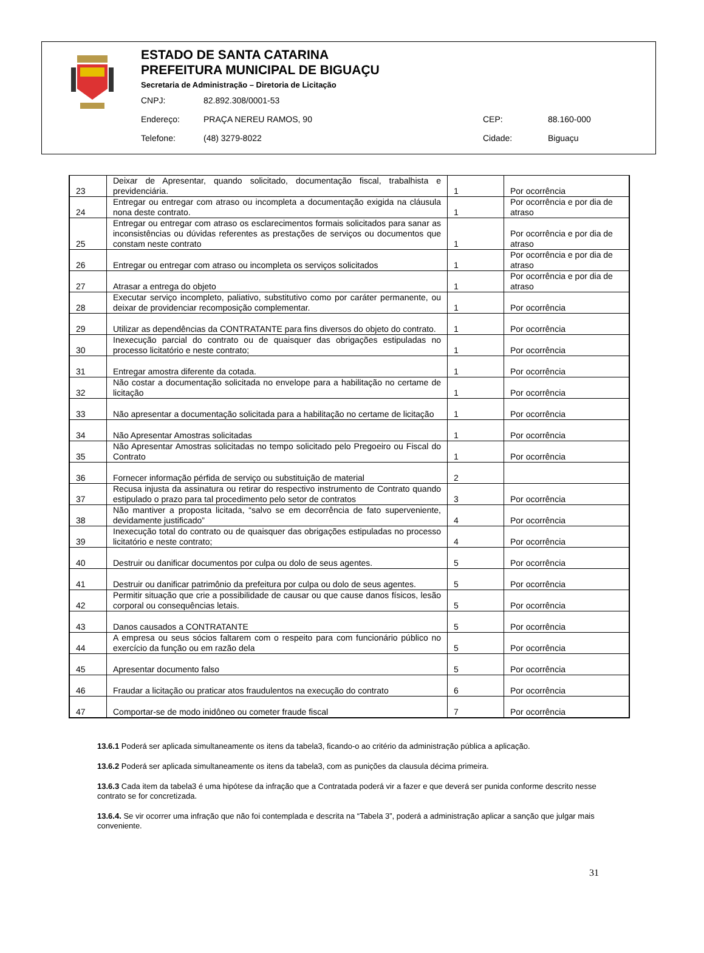ESTADO DE SANTA CATARINA
PREFEITURA MUNICIPAL DE BIGUAÇU
Secretaria de Administração – Diretoria de Licitação
| CNPJ: | 82.892.308/0001-53 | | |
| Endereço: | PRAÇA NEREU RAMOS, 90 | CEP: | 88.160-000 |
| Telefone: | (48) 3279-8022 | Cidade: | Biguaçu |
| 23 | Deixar de Apresentar, quando solicitado, documentação fiscal, trabalhista e previdenciária. | 1 | Por ocorrência |
| 24 | Entregar ou entregar com atraso ou incompleta a documentação exigida na cláusula nona deste contrato. | 1 | Por ocorrência e por dia de atraso |
| 25 | Entregar ou entregar com atraso os esclarecimentos formais solicitados para sanar as inconsistências ou dúvidas referentes as prestações de serviços ou documentos que constam neste contrato | 1 | Por ocorrência e por dia de atraso |
| 26 | Entregar ou entregar com atraso ou incompleta os serviços solicitados | 1 | Por ocorrência e por dia de atraso |
| 27 | Atrasar a entrega do objeto | 1 | Por ocorrência e por dia de atraso |
| 28 | Executar serviço incompleto, paliativo, substitutivo como por caráter permanente, ou deixar de providenciar recomposição complementar. | 1 | Por ocorrência |
| 29 | Utilizar as dependências da CONTRATANTE para fins diversos do objeto do contrato. | 1 | Por ocorrência |
| 30 | Inexecução parcial do contrato ou de quaisquer das obrigações estipuladas no processo licitatório e neste contrato; | 1 | Por ocorrência |
| 31 | Entregar amostra diferente da cotada. | 1 | Por ocorrência |
| 32 | Não costar a documentação solicitada no envelope para a habilitação no certame de licitação | 1 | Por ocorrência |
| 33 | Não apresentar a documentação solicitada para a habilitação no certame de licitação | 1 | Por ocorrência |
| 34 | Não Apresentar Amostras solicitadas | 1 | Por ocorrência |
| 35 | Não Apresentar Amostras solicitadas no tempo solicitado pelo Pregoeiro ou Fiscal do Contrato | 1 | Por ocorrência |
| 36 | Fornecer informação pérfida de serviço ou substituição de material | 2 | |
| 37 | Recusa injusta da assinatura ou retirar do respectivo instrumento de Contrato quando estipulado o prazo para tal procedimento pelo setor de contratos | 3 | Por ocorrência |
| 38 | Não mantiver a proposta licitada, “salvo se em decorrência de fato superveniente, devidamente justificado” | 4 | Por ocorrência |
| 39 | Inexecução total do contrato ou de quaisquer das obrigações estipuladas no processo licitatório e neste contrato; | 4 | Por ocorrência |
| 40 | Destruir ou danificar documentos por culpa ou dolo de seus agentes. | 5 | Por ocorrência |
| 41 | Destruir ou danificar patrimônio da prefeitura por culpa ou dolo de seus agentes. | 5 | Por ocorrência |
| 42 | Permitir situação que crie a possibilidade de causar ou que cause danos físicos, lesão corporal ou consequências letais. | 5 | Por ocorrência |
| 43 | Danos causados a CONTRATANTE | 5 | Por ocorrência |
| 44 | A empresa ou seus sócios faltarem com o respeito para com funcionário público no exercício da função ou em razão dela | 5 | Por ocorrência |
| 45 | Apresentar documento falso | 5 | Por ocorrência |
| 46 | Fraudar a licitação ou praticar atos fraudulentos na execução do contrato | 6 | Por ocorrência |
| 47 | Comportar-se de modo inidôneo ou cometer fraude fiscal | 7 | Por ocorrência |
13.6.1 Poderá ser aplicada simultaneamente os itens da tabela3, ficando-o ao critério da administração pública a aplicação.
13.6.2 Poderá ser aplicada simultaneamente os itens da tabela3, com as punições da clausula décima primeira.
13.6.3 Cada item da tabela3 é uma hipótese da infração que a Contratada poderá vir a fazer e que deverá ser punida conforme descrito nesse contrato se for concretizada.
13.6.4. Se vir ocorrer uma infração que não foi contemplada e descrita na “Tabela 3”, poderá a administração aplicar a sanção que julgar mais conveniente.
31